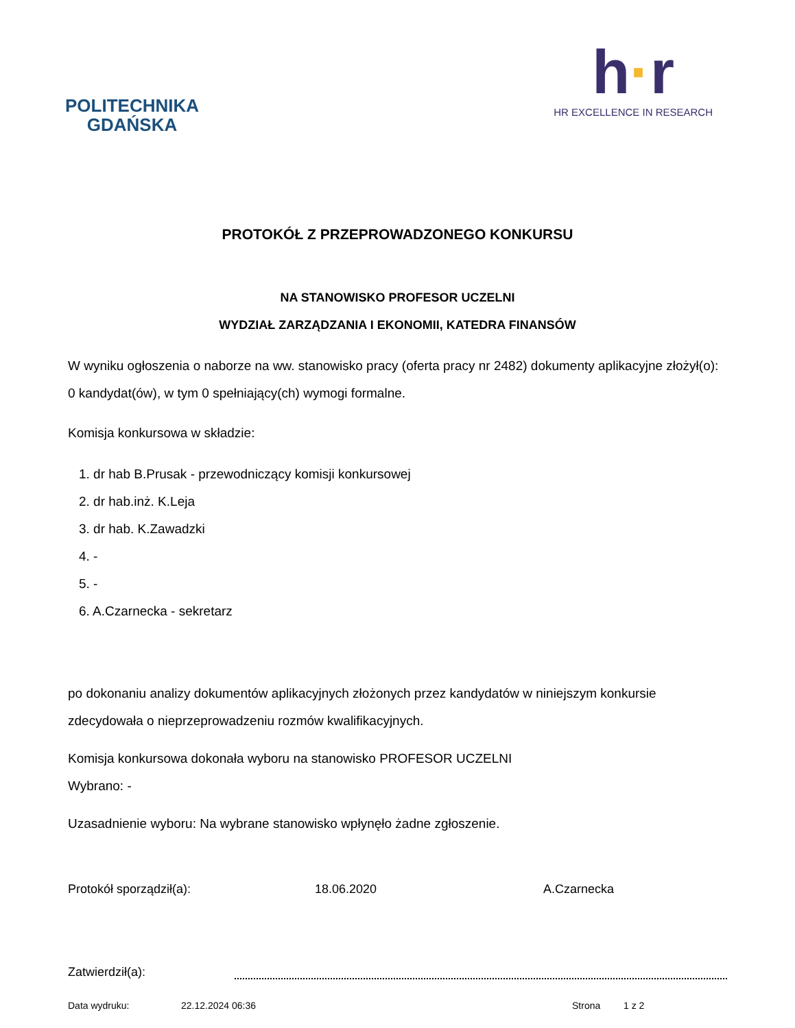POLITECHNIKA
GDAŃSKA
h·r
HR EXCELLENCE IN RESEARCH
PROTOKÓŁ Z PRZEPROWADZONEGO KONKURSU
NA STANOWISKO PROFESOR UCZELNI
WYDZIAŁ ZARZĄDZANIA I EKONOMII, KATEDRA FINANSÓW
W wyniku ogłoszenia o naborze na ww. stanowisko pracy (oferta pracy nr 2482) dokumenty aplikacyjne złożył(o): 0 kandydat(ów), w tym 0 spełniający(ch) wymogi formalne.
Komisja konkursowa w składzie:
1. dr hab B.Prusak - przewodniczący komisji konkursowej
2. dr hab.inż. K.Leja
3. dr hab. K.Zawadzki
4. -
5. -
6. A.Czarnecka - sekretarz
po dokonaniu analizy dokumentów aplikacyjnych złożonych przez kandydatów w niniejszym konkursie zdecydowała o nieprzeprowadzeniu rozmów kwalifikacyjnych.
Komisja konkursowa dokonała wyboru na stanowisko PROFESOR UCZELNI
Wybrano: -
Uzasadnienie wyboru: Na wybrane stanowisko wpłynęło żadne zgłoszenie.
Protokół sporządził(a): 18.06.2020 A.Czarnecka
Zatwierdził(a):
Data wydruku: 22.12.2024 06:36 Strona 1 z 2